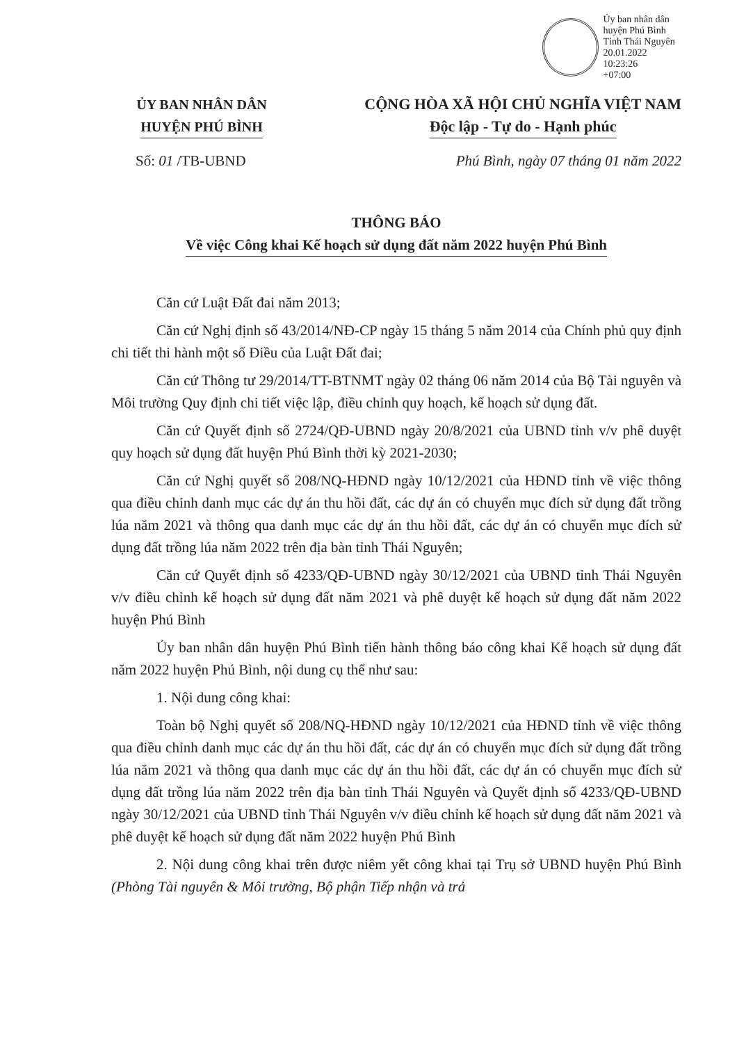Ủy ban nhân dân
huyện Phú Bình
Tỉnh Thái Nguyên
20.01.2022 10:23:26
+07:00
ỦY BAN NHÂN DÂN
HUYỆN PHÚ BÌNH
CỘNG HÒA XÃ HỘI CHỦ NGHĨA VIỆT NAM
Độc lập - Tự do - Hạnh phúc
Số: 01 /TB-UBND Phú Bình, ngày 07 tháng 01 năm 2022
THÔNG BÁO
Về việc Công khai Kế hoạch sử dụng đất năm 2022 huyện Phú Bình
Căn cứ Luật Đất đai năm 2013;
Căn cứ Nghị định số 43/2014/NĐ-CP ngày 15 tháng 5 năm 2014 của Chính phủ quy định chi tiết thi hành một số Điều của Luật Đất đai;
Căn cứ Thông tư 29/2014/TT-BTNMT ngày 02 tháng 06 năm 2014 của Bộ Tài nguyên và Môi trường Quy định chi tiết việc lập, điều chỉnh quy hoạch, kế hoạch sử dụng đất.
Căn cứ Quyết định số 2724/QĐ-UBND ngày 20/8/2021 của UBND tỉnh v/v phê duyệt quy hoạch sử dụng đất huyện Phú Bình thời kỳ 2021-2030;
Căn cứ Nghị quyết số 208/NQ-HĐND ngày 10/12/2021 của HĐND tỉnh về việc thông qua điều chỉnh danh mục các dự án thu hồi đất, các dự án có chuyển mục đích sử dụng đất trồng lúa năm 2021 và thông qua danh mục các dự án thu hồi đất, các dự án có chuyển mục đích sử dụng đất trồng lúa năm 2022 trên địa bàn tỉnh Thái Nguyên;
Căn cứ Quyết định số 4233/QĐ-UBND ngày 30/12/2021 của UBND tỉnh Thái Nguyên v/v điều chỉnh kế hoạch sử dụng đất năm 2021 và phê duyệt kế hoạch sử dụng đất năm 2022 huyện Phú Bình
Ủy ban nhân dân huyện Phú Bình tiến hành thông báo công khai Kế hoạch sử dụng đất năm 2022 huyện Phú Bình, nội dung cụ thể như sau:
1. Nội dung công khai:
Toàn bộ Nghị quyết số 208/NQ-HĐND ngày 10/12/2021 của HĐND tỉnh về việc thông qua điều chỉnh danh mục các dự án thu hồi đất, các dự án có chuyển mục đích sử dụng đất trồng lúa năm 2021 và thông qua danh mục các dự án thu hồi đất, các dự án có chuyển mục đích sử dụng đất trồng lúa năm 2022 trên địa bàn tỉnh Thái Nguyên và Quyết định số 4233/QĐ-UBND ngày 30/12/2021 của UBND tỉnh Thái Nguyên v/v điều chỉnh kế hoạch sử dụng đất năm 2021 và phê duyệt kế hoạch sử dụng đất năm 2022 huyện Phú Bình
2. Nội dung công khai trên được niêm yết công khai tại Trụ sở UBND huyện Phú Bình (Phòng Tài nguyên & Môi trường, Bộ phận Tiếp nhận và trả